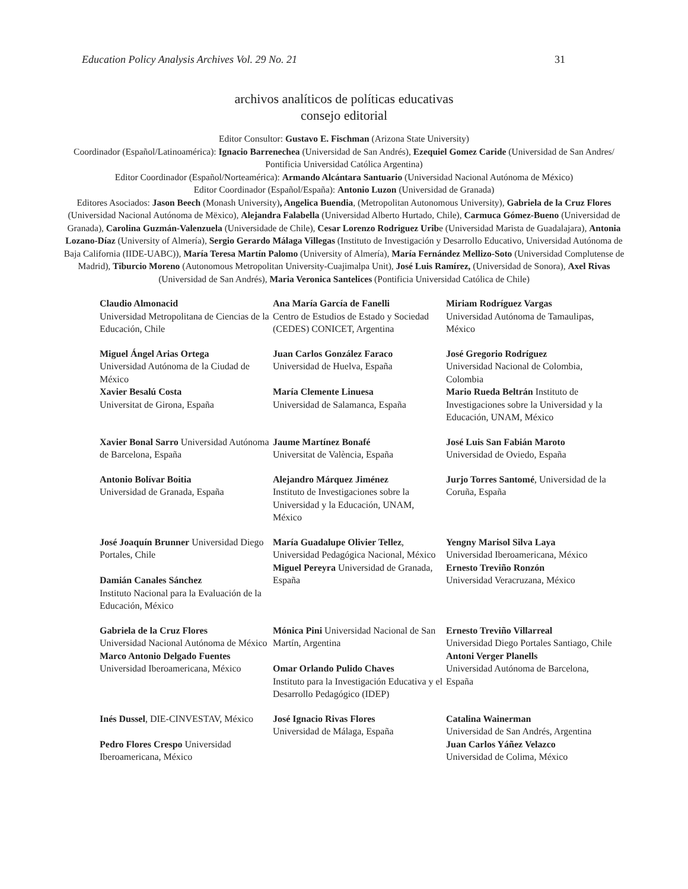Education Policy Analysis Archives Vol. 29 No. 21 31
archivos analíticos de políticas educativas
consejo editorial
Editor Consultor: Gustavo E. Fischman (Arizona State University)
Coordinador (Español/Latinoamérica): Ignacio Barrenechea (Universidad de San Andrés), Ezequiel Gomez Caride (Universidad de San Andres/ Pontificia Universidad Católica Argentina)
Editor Coordinador (Español/Norteamérica): Armando Alcántara Santuario (Universidad Nacional Autónoma de México)
Editor Coordinador (Español/España): Antonio Luzon (Universidad de Granada)
Editores Asociados: Jason Beech (Monash University), Angelica Buendia, (Metropolitan Autonomous University), Gabriela de la Cruz Flores (Universidad Nacional Autónoma de Mëxico), Alejandra Falabella (Universidad Alberto Hurtado, Chile), Carmuca Gómez-Bueno (Universidad de Granada), Carolina Guzmán-Valenzuela (Universidade de Chile), Cesar Lorenzo Rodriguez Uribe (Universidad Marista de Guadalajara), Antonia Lozano-Díaz (University of Almería), Sergio Gerardo Málaga Villegas (Instituto de Investigación y Desarrollo Educativo, Universidad Autónoma de Baja California (IIDE-UABC)), María Teresa Martín Palomo (University of Almería), María Fernández Mellizo-Soto (Universidad Complutense de Madrid), Tiburcio Moreno (Autonomous Metropolitan University-Cuajimalpa Unit), José Luis Ramírez, (Universidad de Sonora), Axel Rivas (Universidad de San Andrés), Maria Veronica Santelices (Pontificia Universidad Católica de Chile)
| Claudio Almonacid Universidad Metropolitana de Ciencias de la Educación, Chile | Ana María García de Fanelli Centro de Estudios de Estado y Sociedad (CEDES) CONICET, Argentina | Miriam Rodríguez Vargas Universidad Autónoma de Tamaulipas, México |
| Miguel Ángel Arias Ortega Universidad Autónoma de la Ciudad de México Xavier Besalú Costa Universitat de Girona, España | Juan Carlos González Faraco Universidad de Huelva, España María Clemente Linuesa Universidad de Salamanca, España | José Gregorio Rodríguez Universidad Nacional de Colombia, Colombia Mario Rueda Beltrán Instituto de Investigaciones sobre la Universidad y la Educación, UNAM, México |
| Xavier Bonal Sarro Universidad Autónoma de Barcelona, España | Jaume Martínez Bonafé Universitat de València, España | José Luis San Fabián Maroto Universidad de Oviedo, España |
| Antonio Bolívar Boitia Universidad de Granada, España | Alejandro Márquez Jiménez Instituto de Investigaciones sobre la Universidad y la Educación, UNAM, México | Jurjo Torres Santomé , Universidad de la Coruña, España |
| José Joaquín Brunner Universidad Diego Portales, Chile Damián Canales Sánchez Instituto Nacional para la Evaluación de la Educación, México | María Guadalupe Olivier Tellez , Universidad Pedagógica Nacional, México Miguel Pereyra Universidad de Granada, España | Yengny Marisol Silva Laya Universidad Iberoamericana, México Ernesto Treviño Ronzón Universidad Veracruzana, México |
| Gabriela de la Cruz Flores Universidad Nacional Autónoma de México Marco Antonio Delgado Fuentes Universidad Iberoamericana, México | Mónica Pini Universidad Nacional de San Martín, Argentina Omar Orlando Pulido Chaves Instituto para la Investigación Educativa y el Desarrollo Pedagógico (IDEP) | Ernesto Treviño Villarreal Universidad Diego Portales Santiago, Chile Antoni Verger Planells Universidad Autónoma de Barcelona, España |
| Inés Dussel , DIE-CINVESTAV, México Pedro Flores Crespo Universidad Iberoamericana, México | José Ignacio Rivas Flores Universidad de Málaga, España | Catalina Wainerman Universidad de San Andrés, Argentina Juan Carlos Yáñez Velazco Universidad de Colima, México |